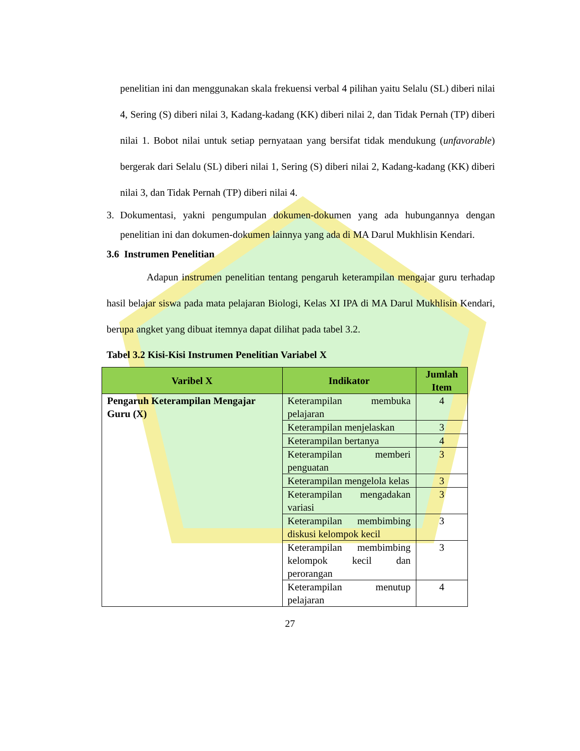penelitian ini dan menggunakan skala frekuensi verbal 4 pilihan yaitu Selalu (SL) diberi nilai 4, Sering (S) diberi nilai 3, Kadang-kadang (KK) diberi nilai 2, dan Tidak Pernah (TP) diberi nilai 1. Bobot nilai untuk setiap pernyataan yang bersifat tidak mendukung (unfavorable) bergerak dari Selalu (SL) diberi nilai 1, Sering (S) diberi nilai 2, Kadang-kadang (KK) diberi nilai 3, dan Tidak Pernah (TP) diberi nilai 4.
3. Dokumentasi, yakni pengumpulan dokumen-dokumen yang ada hubungannya dengan penelitian ini dan dokumen-dokumen lainnya yang ada di MA Darul Mukhlisin Kendari.
3.6 Instrumen Penelitian
Adapun instrumen penelitian tentang pengaruh keterampilan mengajar guru terhadap hasil belajar siswa pada mata pelajaran Biologi, Kelas XI IPA di MA Darul Mukhlisin Kendari, berupa angket yang dibuat itemnya dapat dilihat pada tabel 3.2.
Tabel 3.2 Kisi-Kisi Instrumen Penelitian Variabel X
| Varibel X | Indikator | Jumlah Item |
| --- | --- | --- |
| Pengaruh Keterampilan Mengajar Guru (X) | Keterampilan membuka pelajaran | 4 |
| | Keterampilan menjelaskan | 3 |
| | Keterampilan bertanya | 4 |
| | Keterampilan memberi penguatan | 3 |
| | Keterampilan mengelola kelas | 3 |
| | Keterampilan mengadakan variasi | 3 |
| | Keterampilan membimbing diskusi kelompok kecil | 3 |
| | Keterampilan membimbing kelompok kecil dan perorangan | 3 |
| | Keterampilan menutup pelajaran | 4 |
27